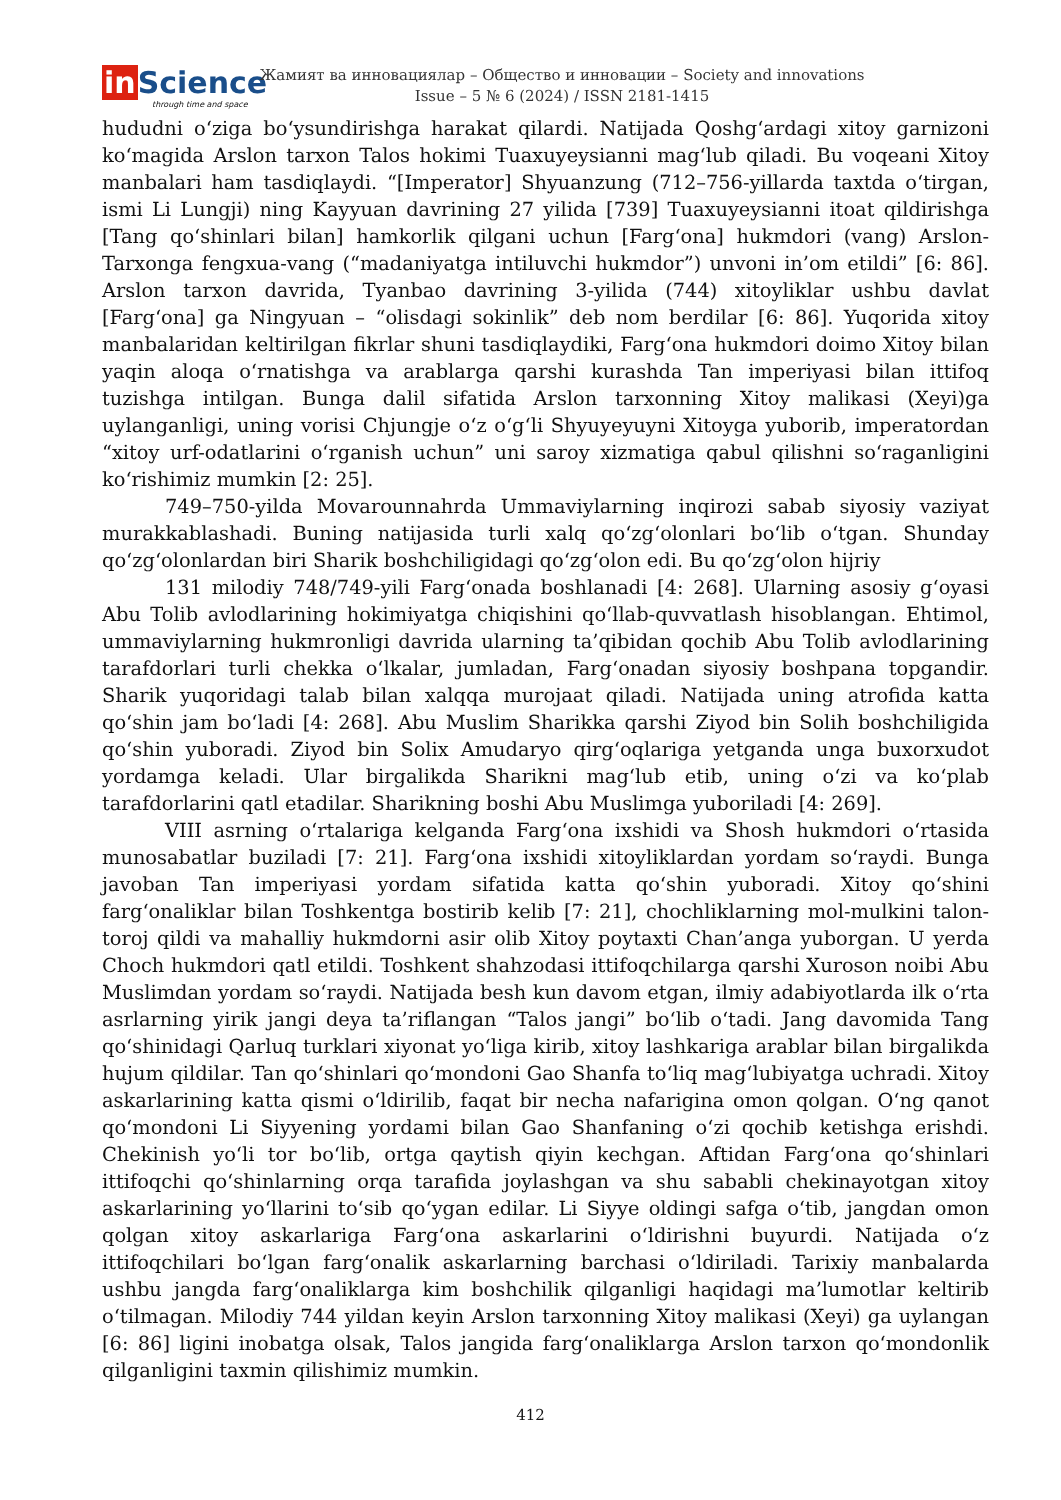in Science
through time and space
Жамият ва инновациялар – Общество и инновации – Society and innovations
Issue – 5 № 6 (2024) / ISSN 2181-1415
hududni oʻziga boʻysundirishga harakat qilardi. Natijada Qoshgʻardagi xitoy garnizoni koʻmagida Arslon tarxon Talos hokimi Tuaxuyeysianni magʻlub qiladi. Bu voqeani Xitoy manbalari ham tasdiqlaydi. “[Imperator] Shyuanzung (712–756-yillarda taxtda oʻtirgan, ismi Li Lungji) ning Kayyuan davrining 27 yilida [739] Tuaxuyeysianni itoat qildirishga [Tang qoʻshinlari bilan] hamkorlik qilgani uchun [Fargʻona] hukmdori (vang) Arslon-Tarxonga fengxua-vang (“madaniyatga intiluvchi hukmdor”) unvoni in’om etildi” [6: 86]. Arslon tarxon davrida, Tyanbao davrining 3-yilida (744) xitoyliklar ushbu davlat [Fargʻona] ga Ningyuan – “olisdagi sokinlik” deb nom berdilar [6: 86]. Yuqorida xitoy manbalaridan keltirilgan fikrlar shuni tasdiqlaydiki, Fargʻona hukmdori doimo Xitoy bilan yaqin aloqa oʻrnatishga va arablarga qarshi kurashda Tan imperiyasi bilan ittifoq tuzishga intilgan. Bunga dalil sifatida Arslon tarxonning Xitoy malikasi (Xeyi)ga uylanganligi, uning vorisi Chjungje oʻz oʻgʻli Shyuyeyuyni Xitoyga yuborib, imperatordan “xitoy urf-odatlarini oʻrganish uchun” uni saroy xizmatiga qabul qilishni soʻraganligini koʻrishimiz mumkin [2: 25].
749–750-yilda Movarounnahrda Ummaviylarning inqirozi sabab siyosiy vaziyat murakkablashadi. Buning natijasida turli xalq qoʻzgʻolonlari boʻlib oʻtgan. Shunday qoʻzgʻolonlardan biri Sharik boshchiligidagi qoʻzgʻolon edi. Bu qoʻzgʻolon hijriy
131 milodiy 748/749-yili Fargʻonada boshlanadi [4: 268]. Ularning asosiy gʻoyasi Abu Tolib avlodlarining hokimiyatga chiqishini qoʻllab-quvvatlash hisoblangan. Ehtimol, ummaviylarning hukmronligi davrida ularning ta’qibidan qochib Abu Tolib avlodlarining tarafdorlari turli chekka oʻlkalar, jumladan, Fargʻonadan siyosiy boshpana topgandir. Sharik yuqoridagi talab bilan xalqqa murojaat qiladi. Natijada uning atrofida katta qoʻshin jam boʻladi [4: 268]. Abu Muslim Sharikka qarshi Ziyod bin Solih boshchiligida qoʻshin yuboradi. Ziyod bin Solix Amudaryo qirgʻoqlariga yetganda unga buxorxudot yordamga keladi. Ular birgalikda Sharikni magʻlub etib, uning oʻzi va koʻplab tarafdorlarini qatl etadilar. Sharikning boshi Abu Muslimga yuboriladi [4: 269].
VIII asrning oʻrtalariga kelganda Fargʻona ixshidi va Shosh hukmdori oʻrtasida munosabatlar buziladi [7: 21]. Fargʻona ixshidi xitoyliklardan yordam soʻraydi. Bunga javoban Tan imperiyasi yordam sifatida katta qoʻshin yuboradi. Xitoy qoʻshini fargʻonaliklar bilan Toshkentga bostirib kelib [7: 21], chochliklarning mol-mulkini talon-toroj qildi va mahalliy hukmdorni asir olib Xitoy poytaxti Chan’anga yuborgan. U yerda Choch hukmdori qatl etildi. Toshkent shahzodasi ittifoqchilarga qarshi Xuroson noibi Abu Muslimdan yordam soʻraydi. Natijada besh kun davom etgan, ilmiy adabiyotlarda ilk oʻrta asrlarning yirik jangi deya ta’riflangan “Talos jangi” boʻlib oʻtadi. Jang davomida Tang qoʻshinidagi Qarluq turklari xiyonat yoʻliga kirib, xitoy lashkariga arablar bilan birgalikda hujum qildilar. Tan qoʻshinlari qoʻmondoni Gao Shanfa toʻliq magʻlubiyatga uchradi. Xitoy askarlarining katta qismi oʻldirilib, faqat bir necha nafarigina omon qolgan. Oʻng qanot qoʻmondoni Li Siyyening yordami bilan Gao Shanfaning oʻzi qochib ketishga erishdi. Chekinish yoʻli tor boʻlib, ortga qaytish qiyin kechgan. Aftidan Fargʻona qoʻshinlari ittifoqchi qoʻshinlarning orqa tarafida joylashgan va shu sababli chekinayotgan xitoy askarlarining yoʻllarini toʻsib qoʻygan edilar. Li Siyye oldingi safga oʻtib, jangdan omon qolgan xitoy askarlariga Fargʻona askarlarini oʻldirishni buyurdi. Natijada oʻz ittifoqchilari boʻlgan fargʻonalik askarlarning barchasi oʻldiriladi. Tarixiy manbalarda ushbu jangda fargʻonaliklarga kim boshchilik qilganligi haqidagi ma’lumotlar keltirib oʻtilmagan. Milodiy 744 yildan keyin Arslon tarxonning Xitoy malikasi (Xeyi) ga uylangan [6: 86] ligini inobatga olsak, Talos jangida fargʻonaliklarga Arslon tarxon qoʻmondonlik qilganligini taxmin qilishimiz mumkin.
412